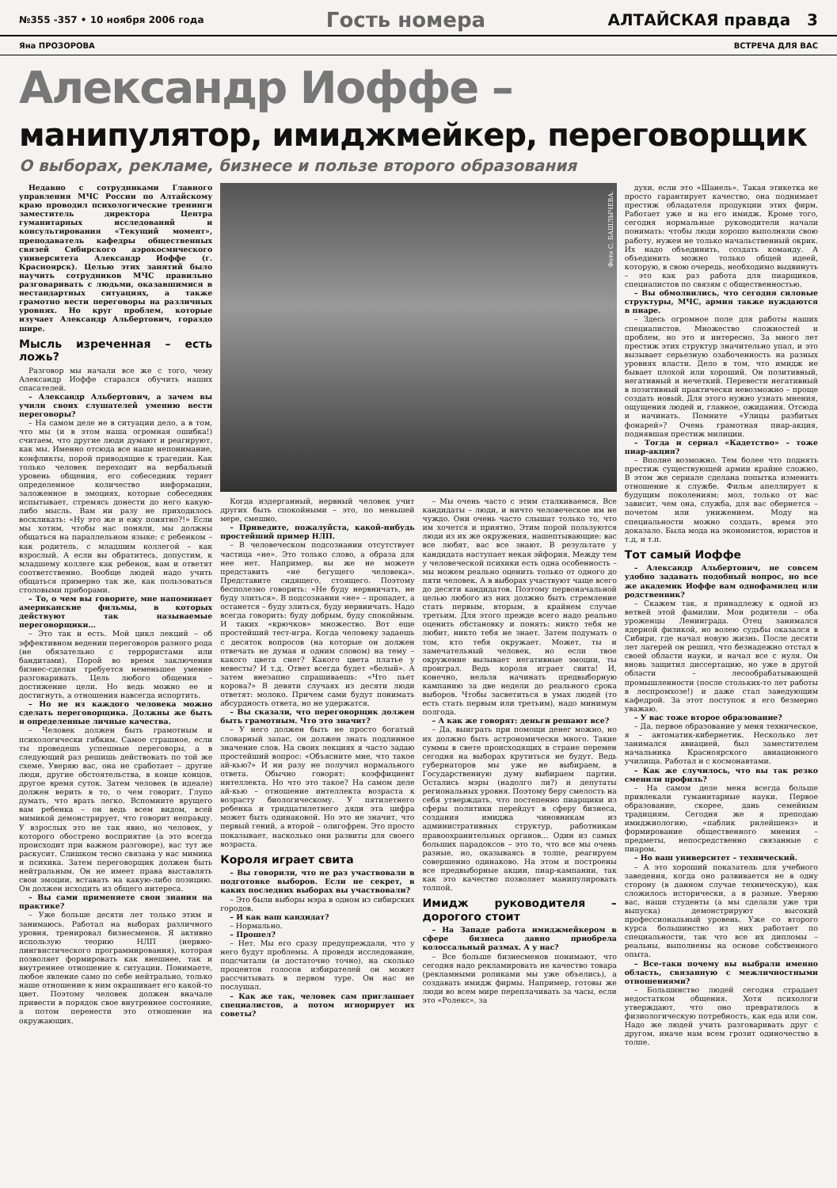№355 -357 • 10 ноября 2006 года Гость номера АЛТАЙСКАЯ правда 3
Яна ПРОЗОРОВА ВСТРЕЧА ДЛЯ ВАС
Александр Иоффе –
манипулятор, имиджмейкер, переговорщик
О выборах, рекламе, бизнесе и пользе второго образования
Недавно с сотрудниками Главного управления МЧС России по Алтайскому краю проводил психологические тренинги заместитель директора Центра гуманитарных исследований и консультирования «Текущий момент», преподаватель кафедры общественных связей Сибирского аэрокосмического университета Александр Иоффе (г. Красноярск). Целью этих занятий было научить сотрудников МЧС правильно разговаривать с людьми, оказавшимися в нестандартных ситуациях, а также грамотно вести переговоры на различных уровнях. Но круг проблем, которые изучает Александр Альбертович, гораздо шире.
Мысль изреченная – есть ложь?
Разговор мы начали все же с того, чему Александр Иоффе старался обучить наших спасателей.
– Александр Альбертович, а зачем вы учили своих слушателей умению вести переговоры?
– На самом деле не в ситуации дело, а в том, что мы (и в этом наша огромная ошибка!) считаем, что другие люди думают и реагируют, как мы. Именно отсюда все наше непонимание, конфликты, порой приводящие к трагедии. Как только человек переходит на вербальный уровень общения, его собеседник теряет определенное количество информации, заложенное в эмоциях, которые собеседник испытывает, стремясь донести до него какую-либо мысль. Вам ни разу не приходилось воскликать: «Ну это же и ежу понятно?!» Если мы хотим, чтобы нас поняли, мы должны общаться на параллельном языке: с ребенком – как родитель, с младшим коллегой – как взрослый. А если вы обратитесь, допустим, к младшему коллеге как ребенок, вам и ответят соответственно. Вообще людей надо учить общаться примерно так же, как пользоваться столовыми приборами.
– То, о чем вы говорите, мне напоминает американские фильмы, в которых действуют так называемые переговорщики…
– Это так и есть. Мой цикл лекций – об эффективном ведении переговоров разного рода (не обязательно с террористами или бандитами). Порой во время заключения бизнес-сделки требуется неменьшее умение разговаривать. Цель любого общения – достижение цели. Но ведь можно ее и достигнуть, а отношения навсегда испортить.
– Но не из каждого человека можно сделать переговорщика. Должны же быть и определенные личные качества.
– Человек должен быть грамотным и психологически гибким. Самое страшное, если ты проведешь успешные переговоры, а в следующий раз решишь действовать по той же схеме. Уверяю вас, она не сработает – другие люди, другие обстоятельства, в конце концов, другое время суток. Затем человек (в идеале) должен верить в то, о чем говорит. Глупо думать, что врать легко. Вспомните врущего вам ребенка – он ведь всем видом, всей мимикой демонстрирует, что говорит неправду. У взрослых это не так явно, но человек, у которого обострено восприятие (а это всегда происходит при важном разговоре), вас тут же раскусит. Слишком тесно связана у нас мимика и психика. Затем переговорщик должен быть нейтральным. Он не имеет права выставлять свои эмоции, вставать на какую-либо позицию. Он должен исходить из общего интереса.
– Вы сами применяете свои знания на практике?
– Уже больше десяти лет только этим и занимаюсь. Работал на выборах различного уровня, тренировал бизнесменов. Я активно использую теорию НЛП (нервно-лингвистического программирования), которая позволяет формировать как внешнее, так и внутреннее отношение к ситуации. Понимаете, любое явление само по себе нейтрально, только наше отношение к ним окрашивает его какой-то цвет. Поэтому человек должен вначале привести в порядок свое внутреннее состояние, а потом перенести это отношение на окружающих.
Фото С. БАШЛЫЧЕВА.
Когда издерганный, нервный человек учит других быть спокойными – это, по меньшей мере, смешно.
– Приведите, пожалуйста, какой-нибудь простейший пример НЛП.
– В человеческом подсознании отсутствует частица «не». Это только слово, а образа для нее нет. Например, вы же не можете представить «не бегущего человека». Представите сидящего, стоящего. Поэтому бесполезно говорить: «Не буду нервничать, не буду злиться». В подсознании «не» – пропадет, а останется – буду злиться, буду нервничать. Надо всегда говорить: буду добрым, буду спокойным. И таких «крючков» множество. Вот еще простейший тест-игра. Когда человеку задаешь с десяток вопросов (на которые он должен отвечать не думая и одним словом) на тему – какого цвета снег? Какого цвета платье у невесты? И т.д. Ответ всегда будет «белый». А затем внезапно спрашиваешь: «Что пьет корова?» В девяти случаях из десяти люди ответят: молоко. Причем сами будут понимать абсурдность ответа, но не удержатся.
– Вы сказали, что переговорщик должен быть грамотным. Что это значит?
– У него должен быть не просто богатый словарный запас, он должен знать подлинное значение слов. На своих лекциях я часто задаю простейший вопрос: «Объясните мне, что такое ай-кью?» И ни разу не получил нормального ответа. Обычно говорят: коэффициент интеллекта. Но что это такое? На самом деле ай-кью – отношение интеллекта возраста к возрасту биологическому. У пятилетнего ребенка и тридцатилетнего дяди эта цифра может быть одинаковой. Но это не значит, что первый гений, а второй – олигофрен. Это просто показывает, насколько они развиты для своего возраста.
Короля играет свита
– Вы говорили, что не раз участвовали в подготовке выборов. Если не секрет, в каких последних выборах вы участвовали?
– Это были выборы мэра в одном из сибирских городов.
– И как ваш кандидат?
– Нормально.
– Прошел?
– Нет. Мы его сразу предупреждали, что у него будут проблемы. А проведя исследование, подсчитали (и достаточно точно), на сколько процентов голосов избирателей он может рассчитывать в первом туре. Он нас не послушал.
– Как же так, человек сам приглашает специалистов, а потом игнорирует их советы?
– Мы очень часто с этим сталкиваемся. Все кандидаты – люди, и ничто человеческое им не чуждо. Они очень часто слышат только то, что им хочется и приятно. Этим порой пользуются люди из их же окружения, нашептывающие: вас все любят, вас все знают. В результате у кандидата наступает некая эйфория. Между тем у человеческой психики есть одна особенность – мы можем реально оценить только от одного до пяти человек. А в выборах участвуют чаще всего до десяти кандидатов. Поэтому первоначальной целью любого из них должно быть стремление стать первым, вторым, в крайнем случае третьим. Для этого прежде всего надо реально оценить обстановку и понять: никто тебя не любит, никто тебя не знает. Затем подумать о том, кто тебя окружает. Может, ты и замечательный человек, но если твое окружение вызывает негативные эмоции, ты проиграл. Ведь короля играет свита! И, конечно, нельзя начинать предвыборную кампанию за две недели до реального срока выборов. Чтобы засветиться в умах людей (то есть стать первым или третьим), надо минимум полгода.
– А как же говорят: деньги решают все?
– Да, выиграть при помощи денег можно, но их должно быть астрономически много. Такие суммы в свете происходящих в стране перемен сегодня на выборах крутиться не будут. Ведь губернаторов мы уже не выбираем, в Государственную думу выбираем партии. Остались мэры (надолго ли?) и депутаты региональных уровня. Поэтому беру смелость на себя утверждать, что постепенно пиарщики из сферы политики перейдут в сферу бизнеса, создания имиджа чиновникам из административных структур, работникам правоохранительных органов… Один из самых больших парадоксов – это то, что все мы очень разные, но, оказываясь в толпе, реагируем совершенно одинаково. На этом и построены все предвыборные акции, пиар-кампании, так как это качество позволяет манипулировать толпой.
Имидж руководителя – дорогого стоит
– На Западе работа имиджмейкером в сфере бизнеса давно приобрела колоссальный размах. А у нас?
– Все больше бизнесменов понимают, что сегодня надо рекламировать не качество товара (рекламными роликами мы уже объелись), а создавать имидж фирмы. Например, готовы же люди во всем мире переплачивать за часы, если это «Ролекс», за
духи, если это «Шанель». Такая этикетка не просто гарантирует качество, она поднимает престиж обладателя продукции этих фирм. Работает уже и на его имидж. Кроме того, сегодня нормальные руководители начали понимать: чтобы люди хорошо выполняли свою работу, нужен не только начальственный окрик. Их надо объединить, создать команду. А объединить можно только общей идеей, которую, в свою очередь, необходимо выдвинуть – это как раз работа для пиарщиков, специалистов по связям с общественностью.
– Вы обмолвились, что сегодня силовые структуры, МЧС, армия также нуждаются в пиаре.
– Здесь огромное поле для работы наших специалистов. Множество сложностей и проблем, но это и интересно. За много лет престиж этих структур значительно упал, и это вызывает серьезную озабоченность на разных уровнях власти. Дело в том, что имидж не бывает плохой или хороший. Он позитивный, негативный и нечеткий. Перевести негативный в позитивный практически невозможно – проще создать новый. Для этого нужно узнать мнения, ощущения людей и, главное, ожидания. Отсюда и начинать. Помните «Улицы разбитых фонарей»? Очень грамотная пиар-акция, поднявшая престиж милиции.
– Тогда и сериал «Кадетство» – тоже пиар-акция?
– Вполне возможно. Тем более что поднять престиж существующей армии крайне сложно. В этом же сериале сделана попытка изменить отношение к службе. Фильм апеллирует к будущим поколениям: мол, только от вас зависит, чем она, служба, для вас обернется – почетом или унижением. Моду на специальности можно создать, время это доказало. Была мода на экономистов, юристов и т.д, и т.п.
Тот самый Иоффе
– Александр Альбертович, не совсем удобно задавать подобный вопрос, но все же академик Иоффе вам однофамилец или родственник?
– Скажем так, я принадлежу к одной из ветвей этой фамилии. Мои родители – оба уроженцы Ленинграда. Отец занимался ядерной физикой, но волею судьбы оказался в Сибири, где начал новую жизнь. После десяти лет лагерей он решил, что безнадежно отстал в своей области науки, и начал все с нуля. Он вновь защитил диссертацию, но уже в другой области – лесообрабатывающей промышленности (после стольких-то лет работы в леспромхозе!) и даже стал заведующим кафедрой. За этот поступок я его безмерно уважаю.
– У вас тоже второе образование?
– Да, первое образование у меня техническое, я – автоматик-кибернетик. Несколько лет занимался авиацией, был заместителем начальника Красноярского авиационного училища. Работал и с космонавтами.
– Как же случилось, что вы так резко сменили профиль?
– На самом деле меня всегда больше привлекали гуманитарные науки. Первое образование, скорее, дань семейным традициям. Сегодня же я преподаю имиджиологию, «паблик рилейшенз» и формирование общественного мнения – предметы, непосредственно связанные с пиаром.
– Но ваш университет – технический.
– А это хороший показатель для учебного заведения, когда оно развивается не в одну сторону (в данном случае техническую), как сложилось исторически, а в разные. Уверяю вас, наши студенты (а мы сделали уже три выпуска) демонстрируют высокий профессиональный уровень. Уже со второго курса большинство из них работает по специальности, так что все их дипломы – реальны, выполнены на основе собственного опыта.
– Все-таки почему вы выбрали именно область, связанную с межличностными отношениями?
– Большинство людей сегодня страдает недостатком общения. Хотя психологи утверждают, что оно превратилось в физиологическую потребность, как еда или сон. Надо же людей учить разговаривать друг с другом, иначе нам всем грозит одиночество в толпе.